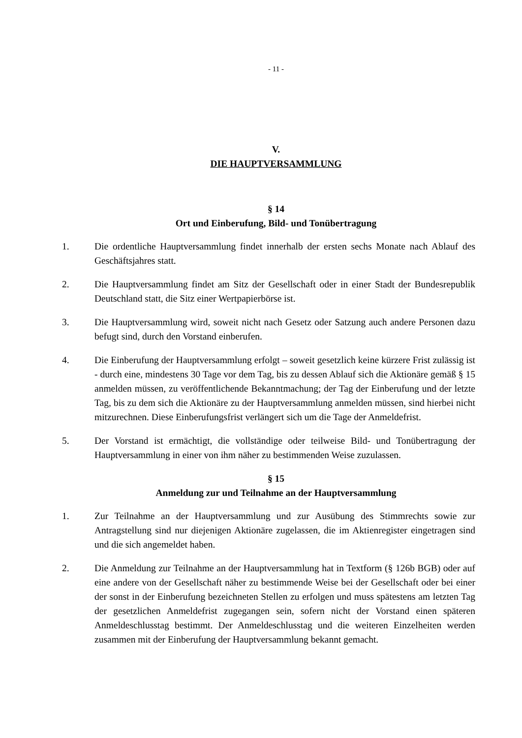- 11 -
V.
DIE HAUPTVERSAMMLUNG
§ 14
Ort und Einberufung, Bild- und Tonübertragung
1. Die ordentliche Hauptversammlung findet innerhalb der ersten sechs Monate nach Ablauf des Geschäftsjahres statt.
2. Die Hauptversammlung findet am Sitz der Gesellschaft oder in einer Stadt der Bundesrepublik Deutschland statt, die Sitz einer Wertpapierbörse ist.
3. Die Hauptversammlung wird, soweit nicht nach Gesetz oder Satzung auch andere Personen dazu befugt sind, durch den Vorstand einberufen.
4. Die Einberufung der Hauptversammlung erfolgt – soweit gesetzlich keine kürzere Frist zulässig ist - durch eine, mindestens 30 Tage vor dem Tag, bis zu dessen Ablauf sich die Aktionäre gemäß § 15 anmelden müssen, zu veröffentlichende Bekanntmachung; der Tag der Einberufung und der letzte Tag, bis zu dem sich die Aktionäre zu der Hauptversammlung anmelden müssen, sind hierbei nicht mitzurechnen. Diese Einberufungsfrist verlängert sich um die Tage der Anmeldefrist.
5. Der Vorstand ist ermächtigt, die vollständige oder teilweise Bild- und Tonübertragung der Hauptversammlung in einer von ihm näher zu bestimmenden Weise zuzulassen.
§ 15
Anmeldung zur und Teilnahme an der Hauptversammlung
1. Zur Teilnahme an der Hauptversammlung und zur Ausübung des Stimmrechts sowie zur Antragstellung sind nur diejenigen Aktionäre zugelassen, die im Aktienregister eingetragen sind und die sich angemeldet haben.
2. Die Anmeldung zur Teilnahme an der Hauptversammlung hat in Textform (§ 126b BGB) oder auf eine andere von der Gesellschaft näher zu bestimmende Weise bei der Gesellschaft oder bei einer der sonst in der Einberufung bezeichneten Stellen zu erfolgen und muss spätestens am letzten Tag der gesetzlichen Anmeldefrist zugegangen sein, sofern nicht der Vorstand einen späteren Anmeldeschlusstag bestimmt. Der Anmeldeschlusstag und die weiteren Einzelheiten werden zusammen mit der Einberufung der Hauptversammlung bekannt gemacht.